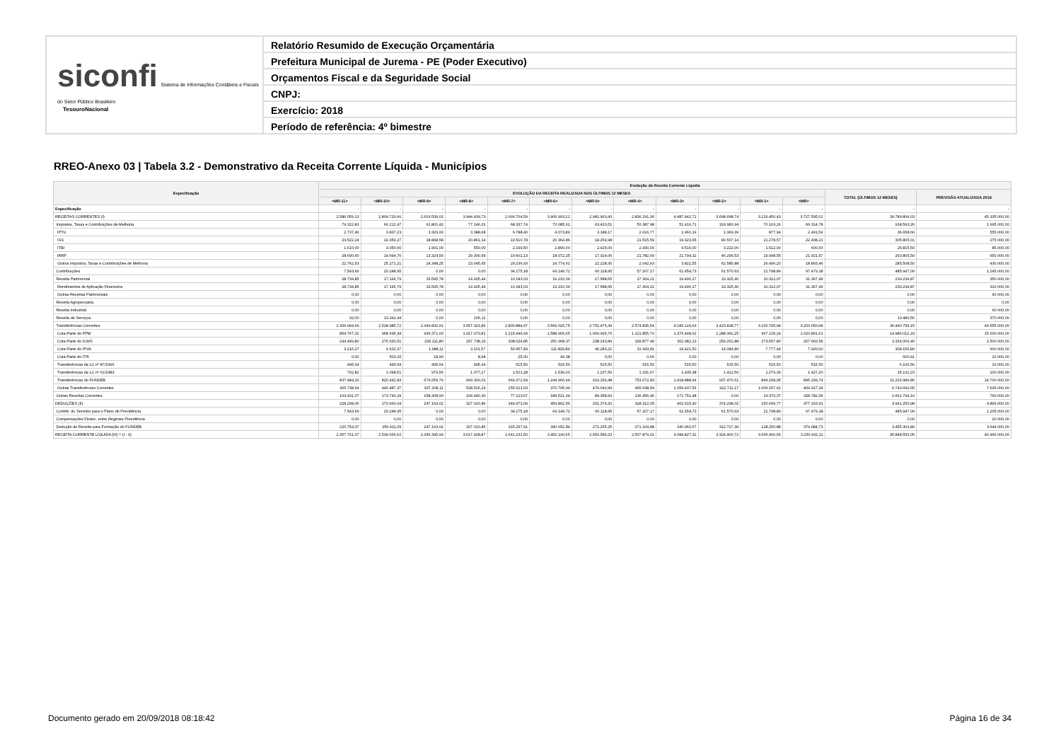siconfi Sistema de Informações Contábeis e Fiscais do Setor Público Brasileiro
TesouroNacional
Relatório Resumido de Execução Orçamentária
Prefeitura Municipal de Jurema - PE (Poder Executivo)
Orçamentos Fiscal e da Seguridade Social
CNPJ:
Exercício: 2018
Período de referência: 4º bimestre
RREO-Anexo 03 | Tabela 3.2 - Demonstrativo da Receita Corrente Líquida - Municípios
| Especificação | Evolução da Receita Corrente Líquida | | | | | | | | | | | | | |
| --- | --- | --- | --- | --- | --- | --- | --- | --- | --- | --- | --- | --- | --- | --- |
| | EVOLUÇÃO DA RECEITA REALIZADA NOS ÚLTIMOS 12 MESES | | | | | | | | | | | | TOTAL (ÚLTIMOS 12 MESES) | PREVISÃO ATUALIZADA 2018 |
| | <MR-11> | <MR-10> | <MR-9> | <MR-8> | <MR-7> | <MR-6> | <MR-5> | <MR-4> | <MR-3> | <MR-2> | <MR-1> | <MR> | | |
| Especificação | - | - | - | - | - | - | - | - | - | - | - | - | - | - |
| RECEITAS CORRENTES (I) | 2.586.059,13 | 2.809.726,66 | 2.603.539,01 | 3.944.439,73 | 2.990.704,59 | 3.906.993,21 | 2.981.963,43 | 2.836.191,36 | 4.487.442,72 | 3.698.698,74 | 3.216.450,43 | 3.727.595,02 | 39.789.804,03 | 45.335.000,00 |
| Impostos, Taxas e Contribuições de Melhoria | 79.322,83 | 66.212,47 | 61.801,42 | 77.146,01 | 68.337,74 | 70.085,61 | 63.420,51 | 50.387,98 | 51.416,71 | 193.983,94 | 70.163,26 | 66.314,78 | 918.593,26 | 1.995.000,00 |
| IPTU | 2.737,46 | 3.837,23 | 3.329,00 | 3.388,68 | 6.788,40 | 4.073,89 | 3.188,17 | 2.616,77 | 1.960,19 | 1.369,39 | 877,94 | 2.491,54 | 36.658,66 | 555.000,00 |
| ISS | 23.522,24 | 19.359,27 | 18.898,58 | 20.861,14 | 19.510,78 | 20.364,86 | 18.254,98 | 21.515,59 | 19.323,65 | 80.507,14 | 21.278,57 | 22.408,21 | 305.805,01 | 275.000,00 |
| ITBI | 1.610,00 | 3.050,00 | 1.901,00 | 550,00 | 2.199,50 | 2.800,00 | 2.425,00 | 2.430,00 | 4.516,00 | 3.222,00 | 1.512,00 | 600,00 | 26.815,50 | 85.000,00 |
| IRRF | 28.690,60 | 14.694,76 | 13.324,59 | 29.300,54 | 10.602,13 | 18.072,25 | 17.324,06 | 21.782,69 | 21.794,32 | 46.299,53 | 19.998,55 | 21.921,57 | 263.805,59 | 650.000,00 |
| Outros Impostos, Taxas e Contribuições de Melhoria | 22.762,53 | 25.271,21 | 24.348,25 | 23.045,65 | 29.236,93 | 24.774,61 | 22.228,30 | 2.042,93 | 3.822,55 | 62.585,88 | 26.496,20 | 18.893,46 | 285.508,50 | 430.000,00 |
| Contribuições | 7.543,69 | 20.248,95 | 0,00 | 0,00 | 34.175,18 | 64.149,72 | 60.118,95 | 57.207,17 | 61.654,73 | 61.570,63 | 21.798,89 | 97.479,18 | 485.947,09 | 1.245.000,00 |
| Receita Patrimonial | 28.734,85 | 17.196,79 | 33.595,78 | 14.925,44 | 10.183,03 | 19.210,09 | 17.588,65 | 17.304,21 | 19.490,17 | 19.325,40 | 10.312,97 | 31.367,49 | 239.234,87 | 350.000,00 |
| Rendimentos de Aplicação Financeira | 28.734,85 | 17.196,79 | 33.595,78 | 14.925,44 | 10.183,03 | 19.210,09 | 17.588,65 | 17.304,21 | 19.490,17 | 19.325,40 | 10.312,97 | 31.367,49 | 239.234,87 | 310.000,00 |
| Outras Receitas Patrimoniais | 0,00 | 0,00 | 0,00 | 0,00 | 0,00 | 0,00 | 0,00 | 0,00 | 0,00 | 0,00 | 0,00 | 0,00 | 0,00 | 40.000,00 |
| Receita Agropecuária | 0,00 | 0,00 | 0,00 | 0,00 | 0,00 | 0,00 | 0,00 | 0,00 | 0,00 | 0,00 | 0,00 | 0,00 | 0,00 | 0,00 |
| Receita Industrial | 0,00 | 0,00 | 0,00 | 0,00 | 0,00 | 0,00 | 0,00 | 0,00 | 0,00 | 0,00 | 0,00 | 0,00 | 0,00 | 60.000,00 |
| Receita de Serviços | 32,00 | 13.342,44 | 0,00 | 106,12 | 0,00 | 0,00 | 0,00 | 0,00 | 0,00 | 0,00 | 0,00 | 0,00 | 13.480,56 | 370.000,00 |
| Transferências Correntes | 2.306.994,69 | 2.518.985,72 | 2.349.832,91 | 3.657.321,86 | 2.800.884,97 | 3.569.026,75 | 2.751.476,39 | 2.574.835,54 | 4.183.129,63 | 3.423.818,77 | 3.100.795,94 | 3.203.650,98 | 36.440.754,15 | 40.555.000,00 |
| Cota-Parte do FPM | 854.767,32 | 968.695,34 | 996.371,00 | 1.917.073,81 | 1.215.444,94 | 1.588.966,65 | 1.069.995,76 | 1.121.855,70 | 1.376.448,62 | 1.288.362,25 | 967.139,24 | 1.620.891,61 | 14.986.012,24 | 15.000.000,00 |
| Cota-Parte do ICMS | 244.499,80 | 276.630,51 | 236.111,80 | 297.738,29 | 308.024,85 | 250.368,37 | 238.243,89 | 199.877,49 | 301.982,13 | 259.261,88 | 273.657,80 | 267.669,59 | 3.154.066,40 | 2.500.000,00 |
| Cota-Parte do IPVA | 3.216,27 | 4.632,37 | 1.988,11 | 3.101,57 | 50.957,83 | 111.829,89 | 46.283,21 | 31.943,81 | 24.421,50 | 14.084,80 | 7.777,44 | 7.920,00 | 308.156,80 | 600.000,00 |
| Cota-Parte do ITR | 0,00 | 503,15 | 18,90 | 8,98 | 25,00 | 44,38 | 0,00 | 0,00 | 0,00 | 0,00 | 0,00 | 0,00 | 600,41 | 10.000,00 |
| Transferências da LC nº 87/1996 | 495,64 | 495,64 | 495,64 | 495,64 | 515,50 | 515,50 | 515,50 | 515,50 | 515,50 | 515,50 | 515,50 | 515,50 | 6.106,56 | 10.000,00 |
| Transferências da LC nº 61/1989 | 792,82 | 1.098,51 | 979,56 | 1.077,27 | 1.521,28 | 1.539,03 | 1.237,56 | 1.331,67 | 1.435,38 | 1.412,56 | 1.279,39 | 1.427,20 | 15.132,23 | 100.000,00 |
| Transferências do FUNDEB | 837.484,20 | 820.442,83 | 676.659,79 | 909.300,01 | 969.372,54 | 1.244.966,94 | 919.159,48 | 753.672,83 | 1.418.888,94 | 937.470,61 | 844.268,95 | 895.299,74 | 11.226.986,86 | 14.700.000,00 |
| Outras Transferências Correntes | 365.738,64 | 446.487,37 | 437.208,11 | 528.526,29 | 255.023,03 | 370.795,99 | 476.040,99 | 465.638,54 | 1.059.437,56 | 922.711,17 | 1.006.157,62 | 409.927,34 | 6.743.692,65 | 7.635.000,00 |
| Outras Receitas Correntes | 163.431,07 | 173.740,29 | 158.308,90 | 194.940,30 | 77.123,67 | 184.521,04 | 89.358,93 | 136.456,46 | 171.751,48 | 0,00 | 13.379,37 | 328.782,59 | 1.691.794,10 | 760.000,00 |
| DEDUÇÕES (II) | 228.298,06 | 270.660,04 | 247.193,02 | 327.010,86 | 349.473,09 | 454.802,56 | 331.374,20 | 328.312,05 | 402.615,40 | 374.298,02 | 150.049,77 | 477.163,91 | 3.941.250,98 | 4.869.000,00 |
| Contrib. do Servidor para o Plano de Previdência | 7.543,69 | 20.248,95 | 0,00 | 0,00 | 34.175,18 | 64.149,72 | 60.118,95 | 57.207,17 | 61.654,73 | 61.570,63 | 21.798,89 | 97.479,18 | 485.947,09 | 1.205.000,00 |
| Compensações Financ. entre Regimes Previdência | 0,00 | 0,00 | 0,00 | 0,00 | 0,00 | 0,00 | 0,00 | 0,00 | 0,00 | 0,00 | 0,00 | 0,00 | 0,00 | 20.000,00 |
| Dedução de Receita para Formação do FUNDEB | 220.754,37 | 250.411,09 | 247.193,02 | 327.010,86 | 315.297,91 | 390.652,84 | 271.255,25 | 271.104,88 | 340.960,67 | 312.727,39 | 128.250,88 | 379.684,73 | 3.455.303,89 | 3.644.000,00 |
| RECEITA CORRENTE LÍQUIDA (III) = (I - II) | 2.357.761,07 | 2.539.066,62 | 2.356.345,99 | 3.617.428,87 | 2.641.231,50 | 3.452.190,65 | 2.650.589,23 | 2.507.879,31 | 4.084.827,32 | 3.324.400,72 | 3.066.400,66 | 3.250.431,11 | 35.848.553,05 | 40.466.000,00 |
Documento gerado em 20/09/2018 08:18:42
Página 16 de 34